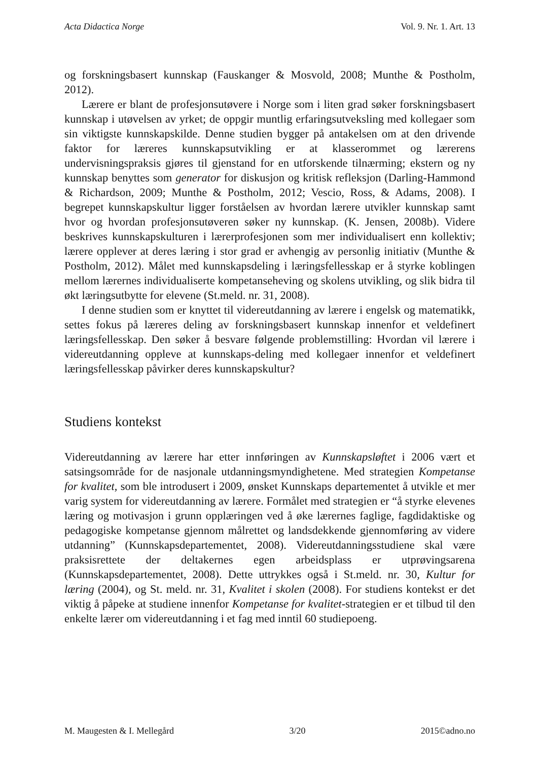Acta Didactica Norge Vol. 9. Nr. 1. Art. 13
og forskningsbasert kunnskap (Fauskanger & Mosvold, 2008; Munthe & Postholm, 2012).
Lærere er blant de profesjonsutøvere i Norge som i liten grad søker forskningsbasert kunnskap i utøvelsen av yrket; de oppgir muntlig erfaringsutveksling med kollegaer som sin viktigste kunnskapskilde. Denne studien bygger på antakelsen om at den drivende faktor for læreres kunnskapsutvikling er at klasserommet og lærerens undervisningspraksis gjøres til gjenstand for en utforskende tilnærming; ekstern og ny kunnskap benyttes som generator for diskusjon og kritisk refleksjon (Darling-Hammond & Richardson, 2009; Munthe & Postholm, 2012; Vescio, Ross, & Adams, 2008). I begrepet kunnskapskultur ligger forståelsen av hvordan lærere utvikler kunnskap samt hvor og hvordan profesjonsutøveren søker ny kunnskap. (K. Jensen, 2008b). Videre beskrives kunnskapskulturen i lærerprofesjonen som mer individualisert enn kollektiv; lærere opplever at deres læring i stor grad er avhengig av personlig initiativ (Munthe & Postholm, 2012). Målet med kunnskapsdeling i læringsfellesskap er å styrke koblingen mellom lærernes individualiserte kompetanseheving og skolens utvikling, og slik bidra til økt læringsutbytte for elevene (St.meld. nr. 31, 2008).
I denne studien som er knyttet til videreutdanning av lærere i engelsk og matematikk, settes fokus på læreres deling av forskningsbasert kunnskap innenfor et veldefinert læringsfellesskap. Den søker å besvare følgende problemstilling: Hvordan vil lærere i videreutdanning oppleve at kunnskaps-deling med kollegaer innenfor et veldefinert læringsfellesskap påvirker deres kunnskapskultur?
Studiens kontekst
Videreutdanning av lærere har etter innføringen av Kunnskapsløftet i 2006 vært et satsingsområde for de nasjonale utdanningsmyndighetene. Med strategien Kompetanse for kvalitet, som ble introdusert i 2009, ønsket Kunnskaps departementet å utvikle et mer varig system for videreutdanning av lærere. Formålet med strategien er “å styrke elevenes læring og motivasjon i grunn opplæringen ved å øke lærernes faglige, fagdidaktiske og pedagogiske kompetanse gjennom målrettet og landsdekkende gjennomføring av videre utdanning” (Kunnskapsdepartementet, 2008). Videreutdanningsstudiene skal være praksisrettete der deltakernes egen arbeidsplass er utprøvingsarena (Kunnskapsdepartementet, 2008). Dette uttrykkes også i St.meld. nr. 30, Kultur for læring (2004), og St. meld. nr. 31, Kvalitet i skolen (2008). For studiens kontekst er det viktig å påpeke at studiene innenfor Kompetanse for kvalitet-strategien er et tilbud til den enkelte lærer om videreutdanning i et fag med inntil 60 studiepoeng.
M. Maugesten & I. Mellegård 3/20 2015©adno.no